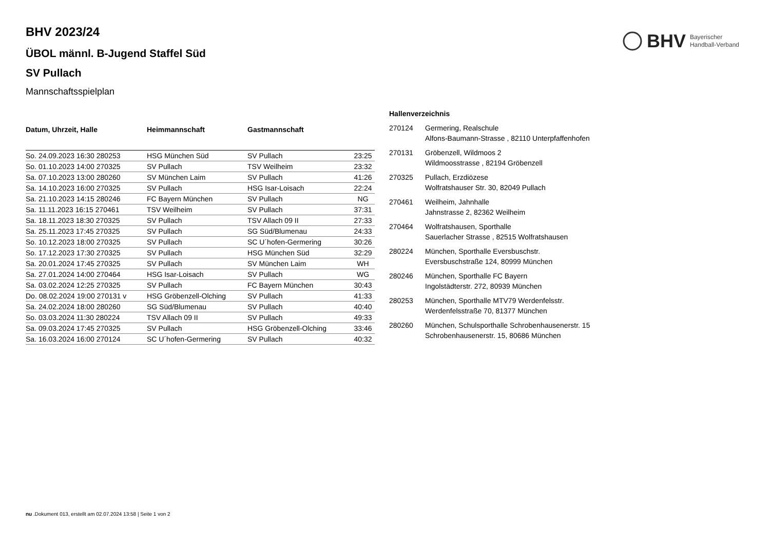BHV Bayerischer
Handball-Verband
BHV 2023/24
ÜBOL männl. B-Jugend Staffel Süd
SV Pullach
Mannschaftsspielplan
| Datum, Uhrzeit, Halle | Heimmannschaft | Gastmannschaft | |
| --- | --- | --- | --- |
| So. 24.09.2023 16:30 280253 | HSG München Süd | SV Pullach | 23:25 |
| So. 01.10.2023 14:00 270325 | SV Pullach | TSV Weilheim | 23:32 |
| Sa. 07.10.2023 13:00 280260 | SV München Laim | SV Pullach | 41:26 |
| Sa. 14.10.2023 16:00 270325 | SV Pullach | HSG Isar-Loisach | 22:24 |
| Sa. 21.10.2023 14:15 280246 | FC Bayern München | SV Pullach | NG |
| Sa. 11.11.2023 16:15 270461 | TSV Weilheim | SV Pullach | 37:31 |
| Sa. 18.11.2023 18:30 270325 | SV Pullach | TSV Allach 09 II | 27:33 |
| Sa. 25.11.2023 17:45 270325 | SV Pullach | SG Süd/Blumenau | 24:33 |
| So. 10.12.2023 18:00 270325 | SV Pullach | SC U´hofen-Germering | 30:26 |
| So. 17.12.2023 17:30 270325 | SV Pullach | HSG München Süd | 32:29 |
| Sa. 20.01.2024 17:45 270325 | SV Pullach | SV München Laim | WH |
| Sa. 27.01.2024 14:00 270464 | HSG Isar-Loisach | SV Pullach | WG |
| Sa. 03.02.2024 12:25 270325 | SV Pullach | FC Bayern München | 30:43 |
| Do. 08.02.2024 19:00 270131 v | HSG Gröbenzell-Olching | SV Pullach | 41:33 |
| Sa. 24.02.2024 18:00 280260 | SG Süd/Blumenau | SV Pullach | 40:40 |
| So. 03.03.2024 11:30 280224 | TSV Allach 09 II | SV Pullach | 49:33 |
| Sa. 09.03.2024 17:45 270325 | SV Pullach | HSG Gröbenzell-Olching | 33:46 |
| Sa. 16.03.2024 16:00 270124 | SC U´hofen-Germering | SV Pullach | 40:32 |
Hallenverzeichnis
| 270124 | Germering, Realschule Alfons-Baumann-Strasse , 82110 Unterpfaffenhofen |
| 270131 | Gröbenzell, Wildmoos 2 Wildmoosstrasse , 82194 Gröbenzell |
| 270325 | Pullach, Erzdiözese Wolfratshauser Str. 30, 82049 Pullach |
| 270461 | Weilheim, Jahnhalle Jahnstrasse 2, 82362 Weilheim |
| 270464 | Wolfratshausen, Sporthalle Sauerlacher Strasse , 82515 Wolfratshausen |
| 280224 | München, Sporthalle Eversbuschstr. Eversbuschstraße 124, 80999 München |
| 280246 | München, Sporthalle FC Bayern Ingolstädterstr. 272, 80939 München |
| 280253 | München, Sporthalle MTV79 Werdenfelsstr. Werdenfelsstraße 70, 81377 München |
| 280260 | München, Schulsporthalle Schrobenhausenerstr. 15 Schrobenhausenerstr. 15, 80686 München |
nu .Dokument 013, erstellt am 02.07.2024 13:58 | Seite 1 von 2